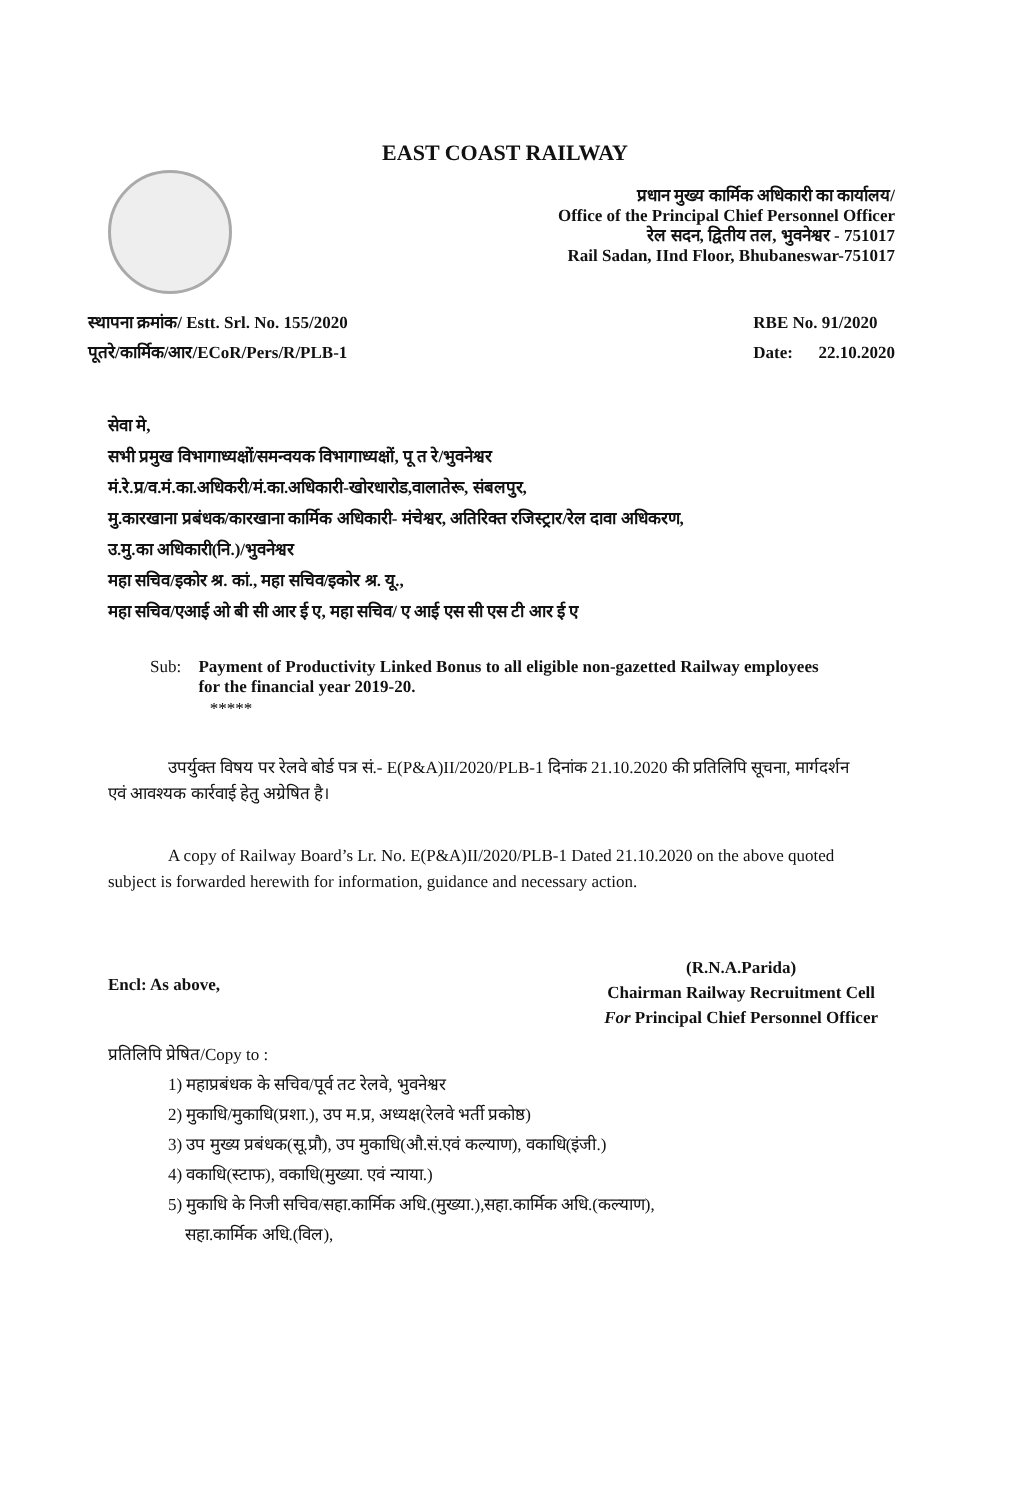EAST COAST RAILWAY
प्रधान मुख्य कार्मिक अधिकारी का कार्यालय/
Office of the Principal Chief Personnel Officer
रेल सदन, द्वितीय तल, भुवनेश्वर - 751017
Rail Sadan, IInd Floor, Bhubaneswar-751017
स्थापना क्रमांक/ Estt. Srl. No. 155/2020
पूतरे/कार्मिक/आर/ECoR/Pers/R/PLB-1
RBE No. 91/2020
Date: 22.10.2020
सेवा मे,
सभी प्रमुख विभागाध्यक्षों/समन्वयक विभागाध्यक्षों, पू त रे/भुवनेश्वर
मं.रे.प्र/व.मं.का.अधिकरी/मं.का.अधिकारी-खोरधारोड,वालातेरू, संबलपुर,
मु.कारखाना प्रबंधक/कारखाना कार्मिक अधिकारी- मंचेश्वर, अतिरिक्त रजिस्ट्रार/रेल दावा अधिकरण,
उ.मु.का अधिकारी(नि.)/भुवनेश्वर
महा सचिव/इकोर श्र. कां., महा सचिव/इकोर श्र. यू.,
महा सचिव/एआई ओ बी सी आर ई ए, महा सचिव/ ए आई एस सी एस टी आर ई ए
Sub: Payment of Productivity Linked Bonus to all eligible non-gazetted Railway employees for the financial year 2019-20.
*****
उपर्युक्त विषय पर रेलवे बोर्ड पत्र सं.- E(P&A)II/2020/PLB-1 दिनांक 21.10.2020 की प्रतिलिपि सूचना, मार्गदर्शन एवं आवश्यक कार्रवाई हेतु अग्रेषित है।
A copy of Railway Board’s Lr. No. E(P&A)II/2020/PLB-1 Dated 21.10.2020 on the above quoted subject is forwarded herewith for information, guidance and necessary action.
Encl: As above,
(R.N.A.Parida)
Chairman Railway Recruitment Cell
For Principal Chief Personnel Officer
प्रतिलिपि प्रेषित/Copy to :
1) महाप्रबंधक के सचिव/पूर्व तट रेलवे, भुवनेश्वर
2) मुकाधि/मुकाधि(प्रशा.), उप म.प्र, अध्यक्ष(रेलवे भर्ती प्रकोष्ठ)
3) उप मुख्य प्रबंधक(सू.प्रौ), उप मुकाधि(औ.सं.एवं कल्याण), वकाधि(इंजी.)
4) वकाधि(स्टाफ), वकाधि(मुख्या. एवं न्याया.)
5) मुकाधि के निजी सचिव/सहा.कार्मिक अधि.(मुख्या.),सहा.कार्मिक अधि.(कल्याण),
सहा.कार्मिक अधि.(विल),